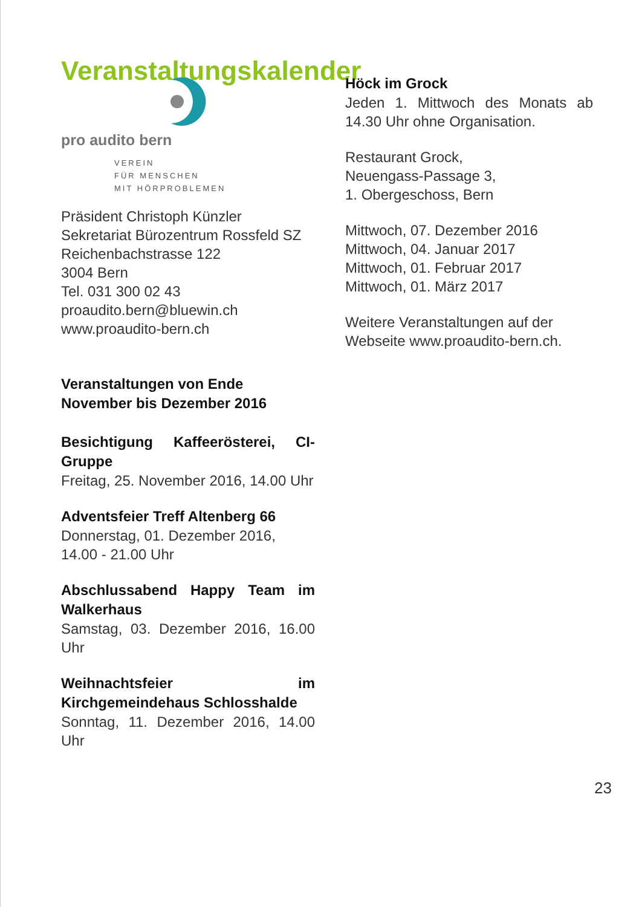Veranstaltungskalender
pro audito bern
VEREIN
FÜR MENSCHEN
MIT HÖRPROBLEMEN
Präsident Christoph Künzler
Sekretariat Bürozentrum Rossfeld SZ
Reichenbachstrasse 122
3004 Bern
Tel. 031 300 02 43
proaudito.bern@bluewin.ch
www.proaudito-bern.ch
Veranstaltungen von Ende November bis Dezember 2016
Besichtigung Kaffeerösterei, CI-Gruppe
Freitag, 25. November 2016, 14.00 Uhr
Adventsfeier Treff Altenberg 66
Donnerstag, 01. Dezember 2016, 14.00 - 21.00 Uhr
Abschlussabend Happy Team im Walkerhaus
Samstag, 03. Dezember 2016, 16.00 Uhr
Weihnachtsfeier im Kirchgemeindehaus Schlosshalde
Sonntag, 11. Dezember 2016, 14.00 Uhr
Höck im Grock
Jeden 1. Mittwoch des Monats ab 14.30 Uhr ohne Organisation.
Restaurant Grock,
Neuengass-Passage 3,
1. Obergeschoss, Bern
Mittwoch, 07. Dezember 2016
Mittwoch, 04. Januar 2017
Mittwoch, 01. Februar 2017
Mittwoch, 01. März 2017
Weitere Veranstaltungen auf der Webseite www.proaudito-bern.ch.
23